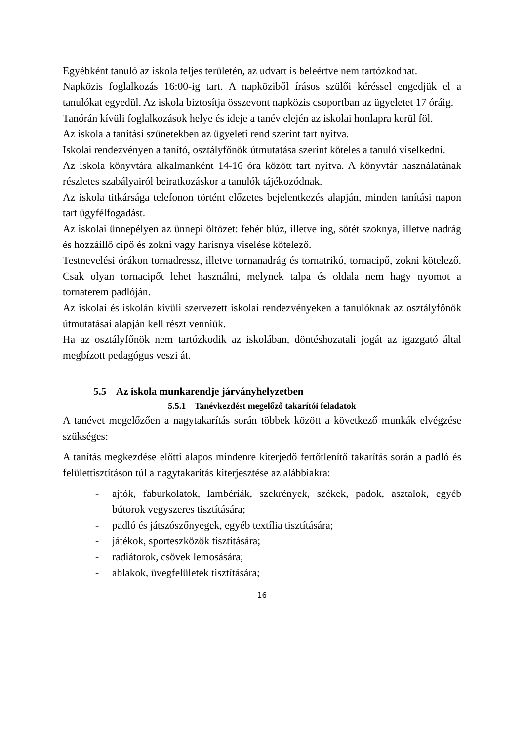Egyébként tanuló az iskola teljes területén, az udvart is beleértve nem tartózkodhat.
Napközis foglalkozás 16:00-ig tart. A napköziből írásos szülői kéréssel engedjük el a tanulókat egyedül. Az iskola biztosítja összevont napközis csoportban az ügyeletet 17 óráig.
Tanórán kívüli foglalkozások helye és ideje a tanév elején az iskolai honlapra kerül föl.
Az iskola a tanítási szünetekben az ügyeleti rend szerint tart nyitva.
Iskolai rendezvényen a tanító, osztályfőnök útmutatása szerint köteles a tanuló viselkedni.
Az iskola könyvtára alkalmanként 14-16 óra között tart nyitva. A könyvtár használatának részletes szabályairól beiratkozáskor a tanulók tájékozódnak.
Az iskola titkársága telefonon történt előzetes bejelentkezés alapján, minden tanítási napon tart ügyfélfogadást.
Az iskolai ünnepélyen az ünnepi öltözet: fehér blúz, illetve ing, sötét szoknya, illetve nadrág és hozzáillő cipő és zokni vagy harisnya viselése kötelező.
Testnevelési órákon tornadressz, illetve tornanadrág és tornatrikó, tornacipő, zokni kötelező. Csak olyan tornacipőt lehet használni, melynek talpa és oldala nem hagy nyomot a tornaterem padlóján.
Az iskolai és iskolán kívüli szervezett iskolai rendezvényeken a tanulóknak az osztályfőnök útmutatásai alapján kell részt venniük.
Ha az osztályfőnök nem tartózkodik az iskolában, döntéshozatali jogát az igazgató által megbízott pedagógus veszi át.
5.5 Az iskola munkarendje járványhelyzetben
5.5.1 Tanévkezdést megelőző takarítói feladatok
A tanévet megelőzően a nagytakarítás során többek között a következő munkák elvégzése szükséges:
A tanítás megkezdése előtti alapos mindenre kiterjedő fertőtlenítő takarítás során a padló és felülettisztításon túl a nagytakarítás kiterjesztése az alábbiakra:
- ajtók, faburkolatok, lambériák, szekrények, székek, padok, asztalok, egyéb bútorok vegyszeres tisztítására;
- padló és játszószőnyegek, egyéb textília tisztítására;
- játékok, sporteszközök tisztítására;
- radiátorok, csövek lemosására;
- ablakok, üvegfelületek tisztítására;
16